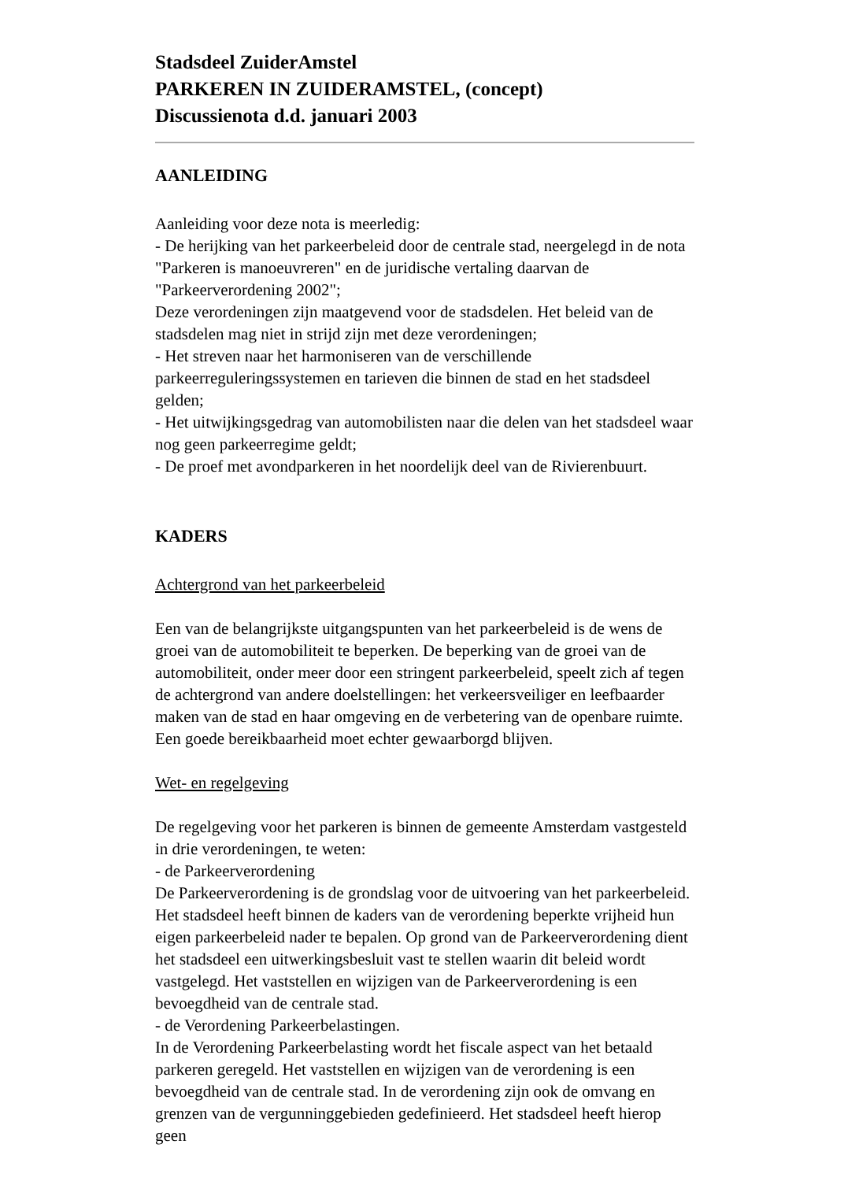Stadsdeel ZuiderAmstel
PARKEREN IN ZUIDERAMSTEL, (concept)
Discussienota d.d. januari 2003
AANLEIDING
Aanleiding voor deze nota is meerledig:
- De herijking van het parkeerbeleid door de centrale stad, neergelegd in de nota "Parkeren is manoeuvreren" en de juridische vertaling daarvan de "Parkeerverordening 2002";
Deze verordeningen zijn maatgevend voor de stadsdelen. Het beleid van de stadsdelen mag niet in strijd zijn met deze verordeningen;
- Het streven naar het harmoniseren van de verschillende parkeerreguleringssystemen en tarieven die binnen de stad en het stadsdeel gelden;
- Het uitwijkingsgedrag van automobilisten naar die delen van het stadsdeel waar nog geen parkeerregime geldt;
- De proef met avondparkeren in het noordelijk deel van de Rivierenbuurt.
KADERS
Achtergrond van het parkeerbeleid
Een van de belangrijkste uitgangspunten van het parkeerbeleid is de wens de groei van de automobiliteit te beperken. De beperking van de groei van de automobiliteit, onder meer door een stringent parkeerbeleid, speelt zich af tegen de achtergrond van andere doelstellingen: het verkeersveiliger en leefbaarder maken van de stad en haar omgeving en de verbetering van de openbare ruimte. Een goede bereikbaarheid moet echter gewaarborgd blijven.
Wet- en regelgeving
De regelgeving voor het parkeren is binnen de gemeente Amsterdam vastgesteld in drie verordeningen, te weten:
- de Parkeerverordening
De Parkeerverordening is de grondslag voor de uitvoering van het parkeerbeleid. Het stadsdeel heeft binnen de kaders van de verordening beperkte vrijheid hun eigen parkeerbeleid nader te bepalen. Op grond van de Parkeerverordening dient het stadsdeel een uitwerkingsbesluit vast te stellen waarin dit beleid wordt vastgelegd. Het vaststellen en wijzigen van de Parkeerverordening is een bevoegdheid van de centrale stad.
- de Verordening Parkeerbelastingen.
In de Verordening Parkeerbelasting wordt het fiscale aspect van het betaald parkeren geregeld. Het vaststellen en wijzigen van de verordening is een bevoegdheid van de centrale stad. In de verordening zijn ook de omvang en grenzen van de vergunninggebieden gedefinieerd. Het stadsdeel heeft hierop geen